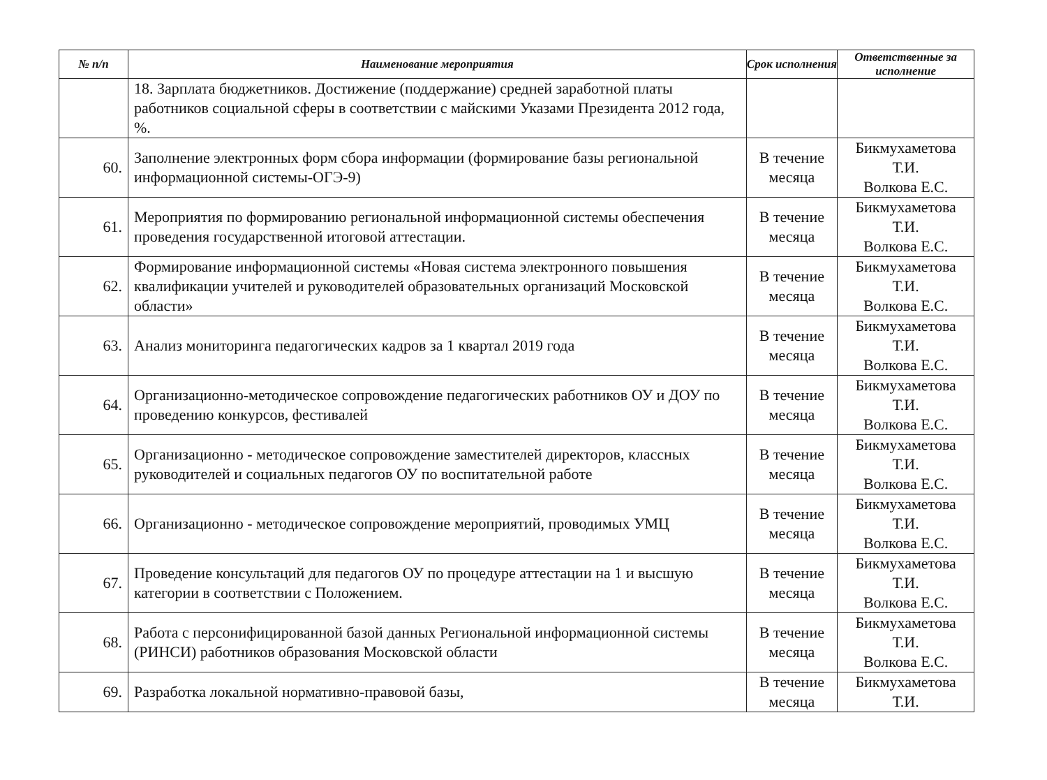| № п/п | Наименование мероприятия | Срок исполнения | Ответственные за исполнение |
| --- | --- | --- | --- |
| | 18. Зарплата бюджетников. Достижение (поддержание) средней заработной платы работников социальной сферы в соответствии с майскими Указами Президента 2012 года, %. | | |
| 60. | Заполнение электронных форм сбора информации (формирование базы региональной информационной системы-ОГЭ-9) | В течение месяца | Бикмухаметова Т.И. Волкова Е.С. |
| 61. | Мероприятия по формированию региональной информационной системы обеспечения проведения государственной итоговой аттестации. | В течение месяца | Бикмухаметова Т.И. Волкова Е.С. |
| 62. | Формирование информационной системы «Новая система электронного повышения квалификации учителей и руководителей образовательных организаций Московской области» | В течение месяца | Бикмухаметова Т.И. Волкова Е.С. |
| 63. | Анализ мониторинга педагогических кадров за 1 квартал 2019 года | В течение месяца | Бикмухаметова Т.И. Волкова Е.С. |
| 64. | Организационно-методическое сопровождение педагогических работников ОУ и ДОУ по проведению конкурсов, фестивалей | В течение месяца | Бикмухаметова Т.И. Волкова Е.С. |
| 65. | Организационно - методическое сопровождение заместителей директоров, классных руководителей и социальных педагогов ОУ по воспитательной работе | В течение месяца | Бикмухаметова Т.И. Волкова Е.С. |
| 66. | Организационно - методическое сопровождение мероприятий, проводимых УМЦ | В течение месяца | Бикмухаметова Т.И. Волкова Е.С. |
| 67. | Проведение консультаций для педагогов ОУ по процедуре аттестации на 1 и высшую категории в соответствии с Положением. | В течение месяца | Бикмухаметова Т.И. Волкова Е.С. |
| 68. | Работа с персонифицированной базой данных Региональной информационной системы (РИНСИ) работников образования Московской области | В течение месяца | Бикмухаметова Т.И. Волкова Е.С. |
| 69. | Разработка локальной нормативно-правовой базы, | В течение месяца | Бикмухаметова Т.И. |